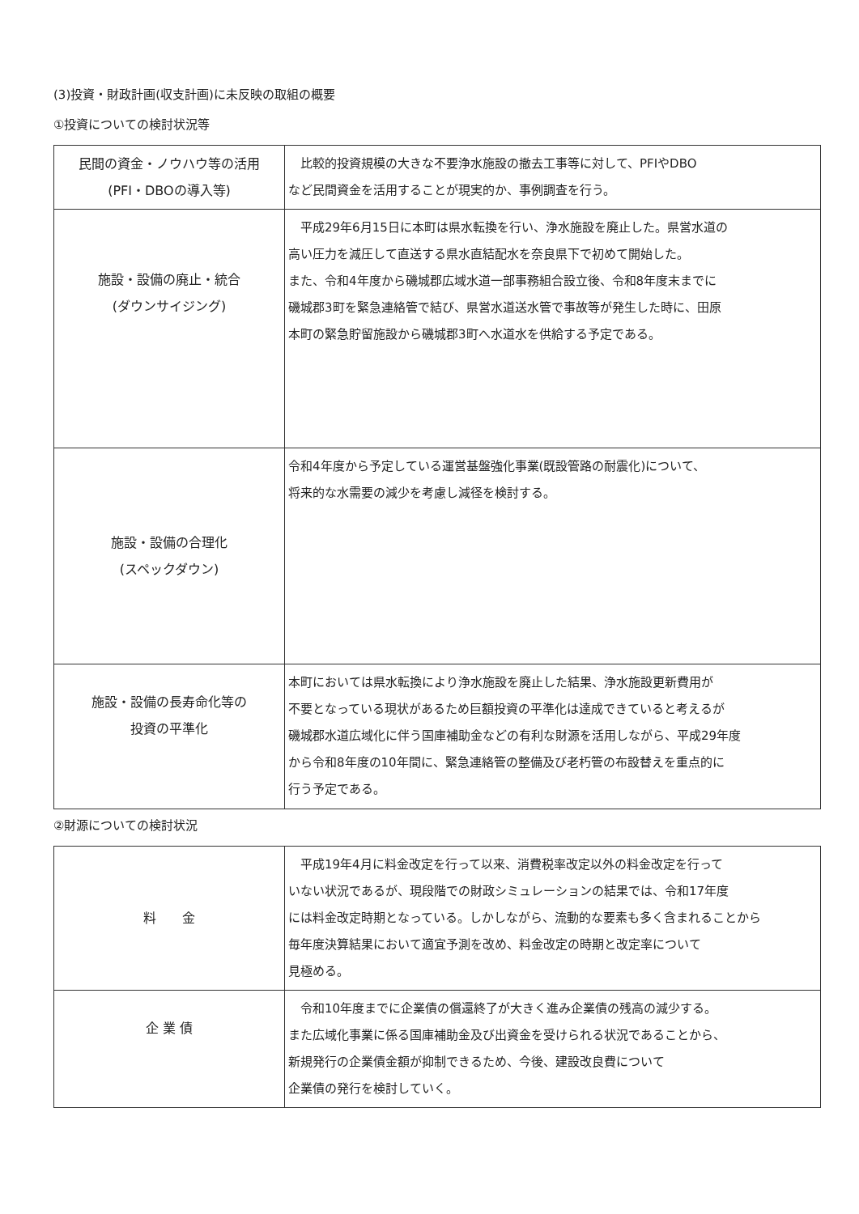(3)投資・財政計画(収支計画)に未反映の取組の概要
①投資についての検討状況等
| 民間の資金・ノウハウ等の活用 (PFI・DBOの導入等) | 比較的投資規模の大きな不要浄水施設の撤去工事等に対して、PFIやDBO など民間資金を活用することが現実的か、事例調査を行う。 |
| 施設・設備の廃止・統合 (ダウンサイジング) | 平成29年6月15日に本町は県水転換を行い、浄水施設を廃止した。県営水道の 高い圧力を減圧して直送する県水直結配水を奈良県下で初めて開始した。 また、令和4年度から磯城郡広域水道一部事務組合設立後、令和8年度末までに 磯城郡3町を緊急連絡管で結び、県営水道送水管で事故等が発生した時に、田原 本町の緊急貯留施設から磯城郡3町へ水道水を供給する予定である。 |
| 施設・設備の合理化 (スペックダウン) | 令和4年度から予定している運営基盤強化事業(既設管路の耐震化)について、 将来的な水需要の減少を考慮し減径を検討する。 |
| 施設・設備の長寿命化等の 投資の平準化 | 本町においては県水転換により浄水施設を廃止した結果、浄水施設更新費用が 不要となっている現状があるため巨額投資の平準化は達成できていると考えるが 磯城郡水道広域化に伴う国庫補助金などの有利な財源を活用しながら、平成29年度 から令和8年度の10年間に、緊急連絡管の整備及び老朽管の布設替えを重点的に 行う予定である。 |
②財源についての検討状況
| 料 金 | 平成19年4月に料金改定を行って以来、消費税率改定以外の料金改定を行って いない状況であるが、現段階での財政シミュレーションの結果では、令和17年度 には料金改定時期となっている。しかしながら、流動的な要素も多く含まれることから 毎年度決算結果において適宜予測を改め、料金改定の時期と改定率について 見極める。 |
| 企 業 債 | 令和10年度までに企業債の償還終了が大きく進み企業債の残高の減少する。 また広域化事業に係る国庫補助金及び出資金を受けられる状況であることから、 新規発行の企業債金額が抑制できるため、今後、建設改良費について 企業債の発行を検討していく。 |